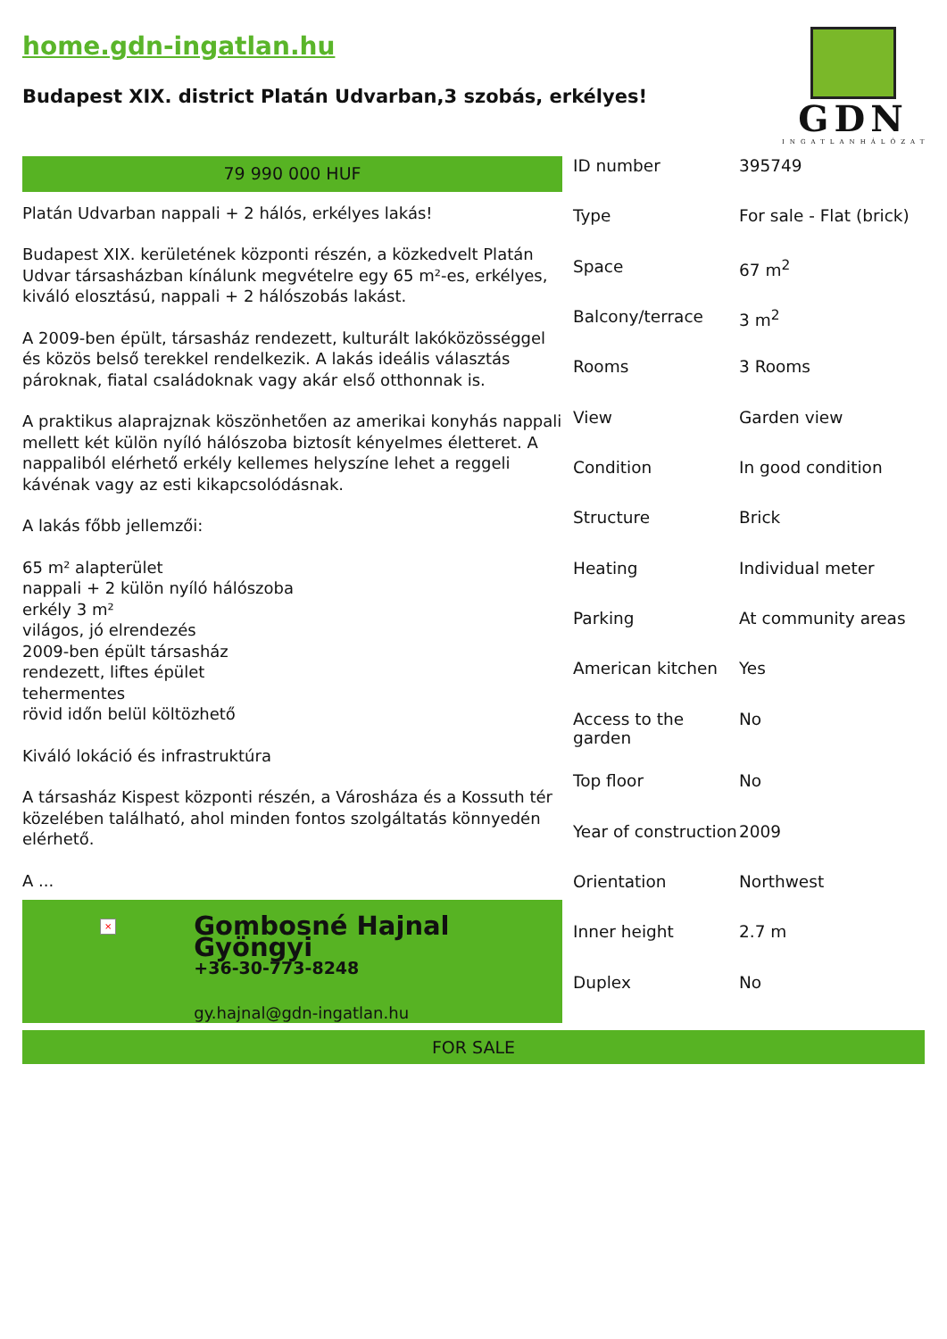home.gdn-ingatlan.hu
Budapest XIX. district Platán Udvarban,3 szobás, erkélyes!
GDN
INGATLANHÁLÓZAT
79 990 000 HUF
Platán Udvarban nappali + 2 hálós, erkélyes lakás!
Budapest XIX. kerületének központi részén, a közkedvelt Platán Udvar társasházban kínálunk megvételre egy 65 m²-es, erkélyes, kiváló elosztású, nappali + 2 hálószobás lakást.
A 2009-ben épült, társasház rendezett, kulturált lakóközösséggel és közös belső terekkel rendelkezik. A lakás ideális választás pároknak, fiatal családoknak vagy akár első otthonnak is.
A praktikus alaprajznak köszönhetően az amerikai konyhás nappali mellett két külön nyíló hálószoba biztosít kényelmes életteret. A nappaliból elérhető erkély kellemes helyszíne lehet a reggeli kávénak vagy az esti kikapcsolódásnak.
A lakás főbb jellemzői:
65 m² alapterület
nappali + 2 külön nyíló hálószoba
erkély 3 m²
világos, jó elrendezés
2009-ben épült társasház
rendezett, liftes épület
tehermentes
rövid időn belül költözhető
Kiváló lokáció és infrastruktúra
A társasház Kispest központi részén, a Városháza és a Kossuth tér közelében található, ahol minden fontos szolgáltatás könnyedén elérhető.
A ...
×
Gombosné Hajnal Gyöngyi
+36-30-773-8248
gy.hajnal@gdn-ingatlan.hu
| ID number | 395749 |
| Type | For sale - Flat (brick) |
| Space | 67 m<sup>2</sup> |
| Balcony/terrace | 3 m<sup>2</sup> |
| Rooms | 3 Rooms |
| View | Garden view |
| Condition | In good condition |
| Structure | Brick |
| Heating | Individual meter |
| Parking | At community areas |
| American kitchen | Yes |
| Access to the garden | No |
| Top floor | No |
| Year of construction | 2009 |
| Orientation | Northwest |
| Inner height | 2.7 m |
| Duplex | No |
FOR SALE